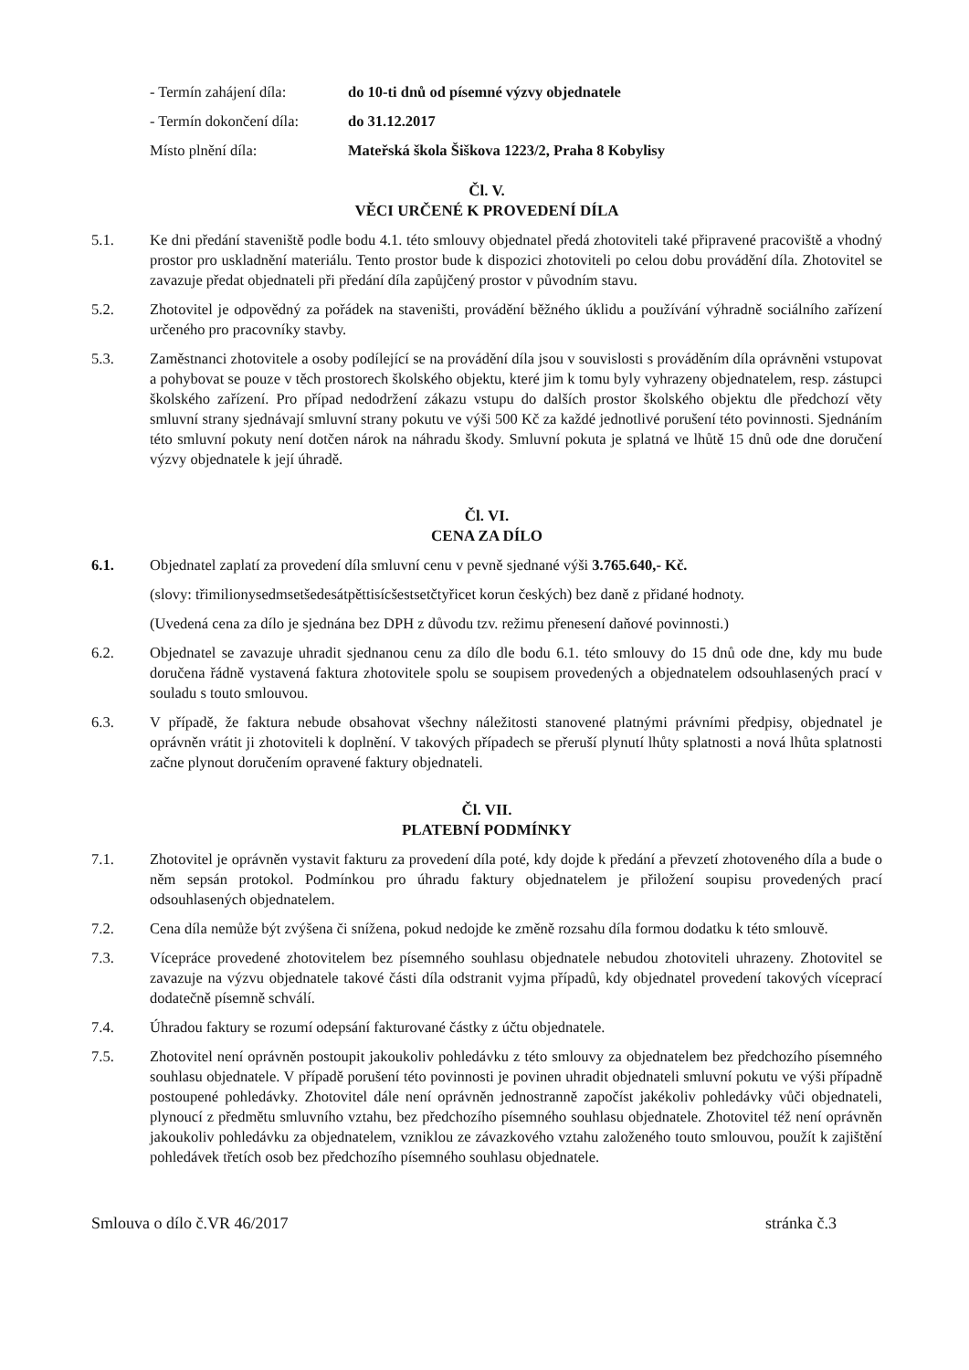- Termín zahájení díla:
do 10-ti dnů od písemné výzvy objednatele
- Termín dokončení díla:
do 31.12.2017
Místo plnění díla: Mateřská škola Šiškova 1223/2, Praha 8 Kobylisy
Čl. V.
VĚCI URČENÉ K PROVEDENÍ DÍLA
5.1. Ke dni předání staveniště podle bodu 4.1. této smlouvy objednatel předá zhotoviteli také připravené pracoviště a vhodný prostor pro uskladnění materiálu. Tento prostor bude k dispozici zhotoviteli po celou dobu provádění díla. Zhotovitel se zavazuje předat objednateli při předání díla zapůjčený prostor v původním stavu.
5.2. Zhotovitel je odpovědný za pořádek na staveništi, provádění běžného úklidu a používání výhradně sociálního zařízení určeného pro pracovníky stavby.
5.3. Zaměstnanci zhotovitele a osoby podílející se na provádění díla jsou v souvislosti s prováděním díla oprávněni vstupovat a pohybovat se pouze v těch prostorech školského objektu, které jim k tomu byly vyhrazeny objednatelem, resp. zástupci školského zařízení. Pro případ nedodržení zákazu vstupu do dalších prostor školského objektu dle předchozí věty smluvní strany sjednávají smluvní strany pokutu ve výši 500 Kč za každé jednotlivé porušení této povinnosti. Sjednáním této smluvní pokuty není dotčen nárok na náhradu škody. Smluvní pokuta je splatná ve lhůtě 15 dnů ode dne doručení výzvy objednatele k její úhradě.
Čl. VI.
CENA ZA DÍLO
6.1. Objednatel zaplatí za provedení díla smluvní cenu v pevně sjednané výši 3.765.640,- Kč.
(slovy: třimilionysedmsetšedesátpěttisícšestsetčtyřicet korun českých) bez daně z přidané hodnoty.
(Uvedená cena za dílo je sjednána bez DPH z důvodu tzv. režimu přenesení daňové povinnosti.)
6.2. Objednatel se zavazuje uhradit sjednanou cenu za dílo dle bodu 6.1. této smlouvy do 15 dnů ode dne, kdy mu bude doručena řádně vystavená faktura zhotovitele spolu se soupisem provedených a objednatelem odsouhlasených prací v souladu s touto smlouvou.
6.3. V případě, že faktura nebude obsahovat všechny náležitosti stanovené platnými právními předpisy, objednatel je oprávněn vrátit ji zhotoviteli k doplnění. V takových případech se přeruší plynutí lhůty splatnosti a nová lhůta splatnosti začne plynout doručením opravené faktury objednateli.
Čl. VII.
PLATEBNÍ PODMÍNKY
7.1. Zhotovitel je oprávněn vystavit fakturu za provedení díla poté, kdy dojde k předání a převzetí zhotoveného díla a bude o něm sepsán protokol. Podmínkou pro úhradu faktury objednatelem je přiložení soupisu provedených prací odsouhlasených objednatelem.
7.2. Cena díla nemůže být zvýšena či snížena, pokud nedojde ke změně rozsahu díla formou dodatku k této smlouvě.
7.3. Vícepráce provedené zhotovitelem bez písemného souhlasu objednatele nebudou zhotoviteli uhrazeny. Zhotovitel se zavazuje na výzvu objednatele takové části díla odstranit vyjma případů, kdy objednatel provedení takových víceprací dodatečně písemně schválí.
7.4. Úhradou faktury se rozumí odepsání fakturované částky z účtu objednatele.
7.5. Zhotovitel není oprávněn postoupit jakoukoliv pohledávku z této smlouvy za objednatelem bez předchozího písemného souhlasu objednatele. V případě porušení této povinnosti je povinen uhradit objednateli smluvní pokutu ve výši případně postoupené pohledávky. Zhotovitel dále není oprávněn jednostranně započíst jakékoliv pohledávky vůči objednateli, plynoucí z předmětu smluvního vztahu, bez předchozího písemného souhlasu objednatele. Zhotovitel též není oprávněn jakoukoliv pohledávku za objednatelem, vzniklou ze závazkového vztahu založeného touto smlouvou, použít k zajištění pohledávek třetích osob bez předchozího písemného souhlasu objednatele.
Smlouva o dílo č.VR 46/2017 stránka č.3